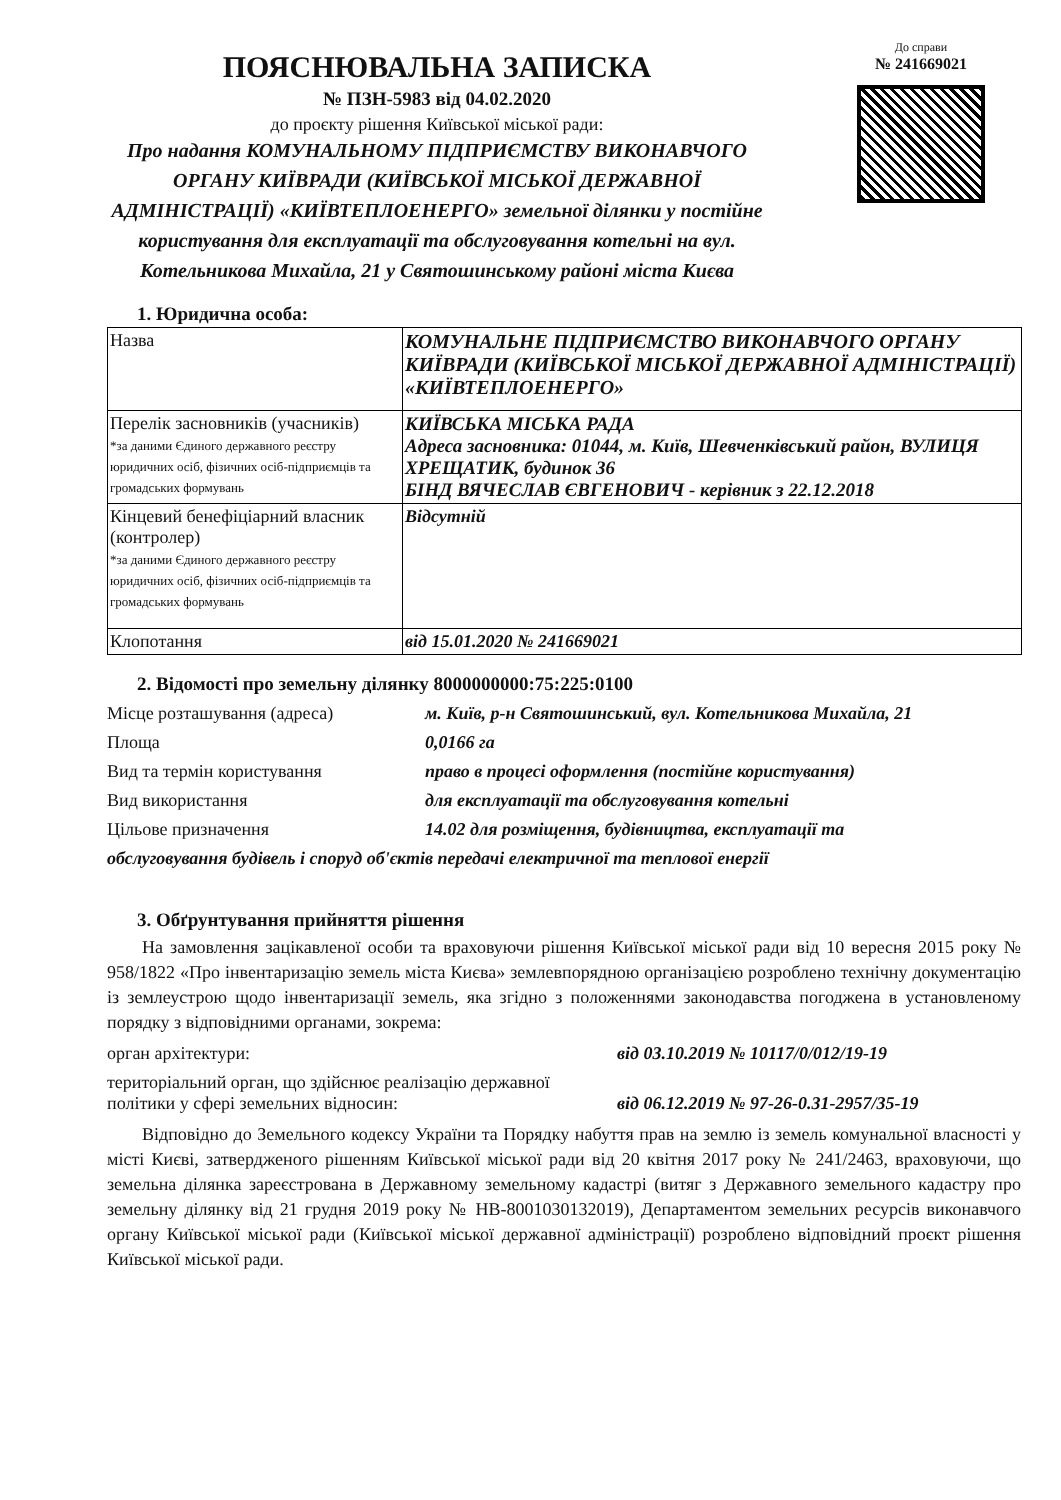ПОЯСНЮВАЛЬНА ЗАПИСКА
№ ПЗН-5983 від 04.02.2020
до проєкту рішення Київської міської ради:
Про надання КОМУНАЛЬНОМУ ПІДПРИЄМСТВУ ВИКОНАВЧОГО ОРГАНУ КИЇВРАДИ (КИЇВСЬКОЇ МІСЬКОЇ ДЕРЖАВНОЇ АДМІНІСТРАЦІЇ) «КИЇВТЕПЛОЕНЕРГО» земельної ділянки у постійне користування для експлуатації та обслуговування котельні на вул. Котельникова Михайла, 21 у Святошинському районі міста Києва
До справи
№ 241669021
1. Юридична особа:
| Назва | КОМУНАЛЬНЕ ПІДПРИЄМСТВО ВИКОНАВЧОГО ОРГАНУ КИЇВРАДИ (КИЇВСЬКОЇ МІСЬКОЇ ДЕРЖАВНОЇ АДМІНІСТРАЦІЇ) «КИЇВТЕПЛОЕНЕРГО» |
| Перелік засновників (учасників) *за даними Єдиного державного реєстру юридичних осіб, фізичних осіб-підприємців та громадських формувань | КИЇВСЬКА МІСЬКА РАДА Адреса засновника: 01044, м. Київ, Шевченківський район, ВУЛИЦЯ ХРЕЩАТИК, будинок 36 БІНД ВЯЧЕСЛАВ ЄВГЕНОВИЧ - керівник з 22.12.2018 |
| Кінцевий бенефіціарний власник (контролер) *за даними Єдиного державного реєстру юридичних осіб, фізичних осіб-підприємців та громадських формувань | Відсутній |
| Клопотання | від 15.01.2020 № 241669021 |
2. Відомості про земельну ділянку 8000000000:75:225:0100
Місце розташування (адреса) м. Київ, р-н Святошинський, вул. Котельникова Михайла, 21
Площа 0,0166 га
Вид та термін користування право в процесі оформлення (постійне користування)
Вид використання для експлуатації та обслуговування котельні
Цільове призначення 14.02 для розміщення, будівництва, експлуатації та
обслуговування будівель і споруд об'єктів передачі електричної та теплової енергії
3. Обґрунтування прийняття рішення
На замовлення зацікавленої особи та враховуючи рішення Київської міської ради від 10 вересня 2015 року № 958/1822 «Про інвентаризацію земель міста Києва» землевпорядною організацією розроблено технічну документацію із землеустрою щодо інвентаризації земель, яка згідно з положеннями законодавства погоджена в установленому порядку з відповідними органами, зокрема:
орган архітектури: від 03.10.2019 № 10117/0/012/19-19
територіальний орган, що здійснює реалізацію державної політики у сфері земельних відносин:
від 06.12.2019 № 97-26-0.31-2957/35-19
Відповідно до Земельного кодексу України та Порядку набуття прав на землю із земель комунальної власності у місті Києві, затвердженого рішенням Київської міської ради від 20 квітня 2017 року № 241/2463, враховуючи, що земельна ділянка зареєстрована в Державному земельному кадастрі (витяг з Державного земельного кадастру про земельну ділянку від 21 грудня 2019 року № НВ-8001030132019), Департаментом земельних ресурсів виконавчого органу Київської міської ради (Київської міської державної адміністрації) розроблено відповідний проєкт рішення Київської міської ради.